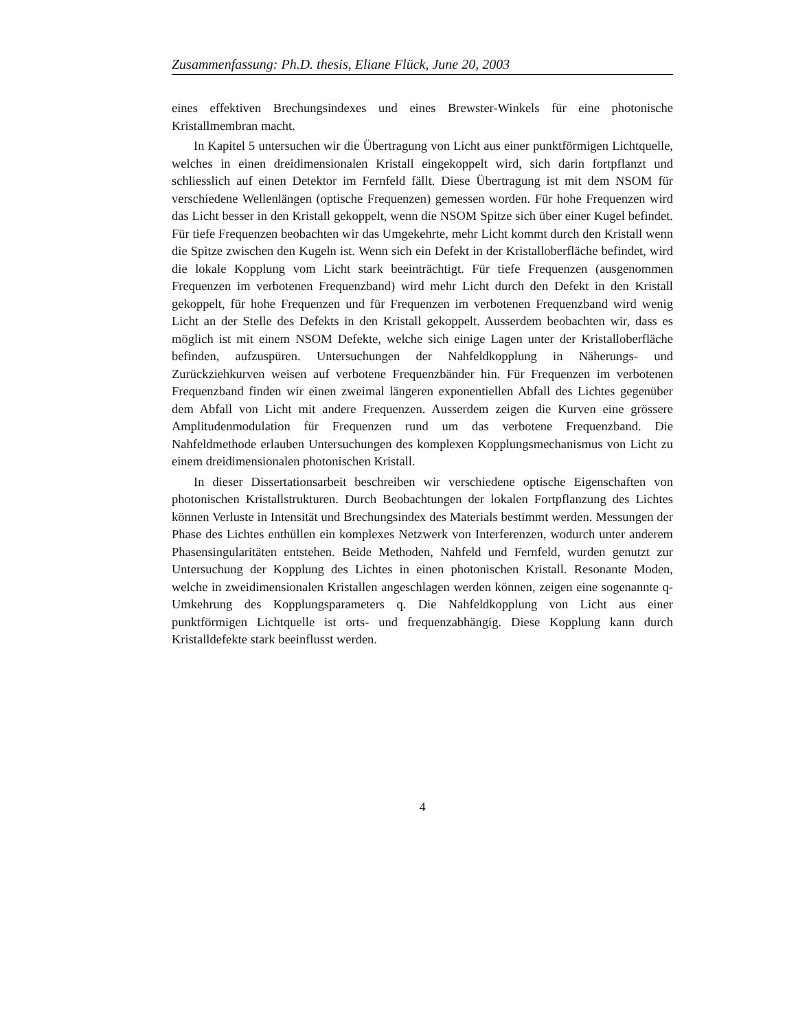Zusammenfassung: Ph.D. thesis, Eliane Flück, June 20, 2003
eines effektiven Brechungsindexes und eines Brewster-Winkels für eine photonische Kristallmembran macht.
In Kapitel 5 untersuchen wir die Übertragung von Licht aus einer punktförmigen Lichtquelle, welches in einen dreidimensionalen Kristall eingekoppelt wird, sich darin fortpflanzt und schliesslich auf einen Detektor im Fernfeld fällt. Diese Übertragung ist mit dem NSOM für verschiedene Wellenlängen (optische Frequenzen) gemessen worden. Für hohe Frequenzen wird das Licht besser in den Kristall gekoppelt, wenn die NSOM Spitze sich über einer Kugel befindet. Für tiefe Frequenzen beobachten wir das Umgekehrte, mehr Licht kommt durch den Kristall wenn die Spitze zwischen den Kugeln ist. Wenn sich ein Defekt in der Kristalloberfläche befindet, wird die lokale Kopplung vom Licht stark beeinträchtigt. Für tiefe Frequenzen (ausgenommen Frequenzen im verbotenen Frequenzband) wird mehr Licht durch den Defekt in den Kristall gekoppelt, für hohe Frequenzen und für Frequenzen im verbotenen Frequenzband wird wenig Licht an der Stelle des Defekts in den Kristall gekoppelt. Ausserdem beobachten wir, dass es möglich ist mit einem NSOM Defekte, welche sich einige Lagen unter der Kristalloberfläche befinden, aufzuspüren. Untersuchungen der Nahfeldkopplung in Näherungs- und Zurückziehkurven weisen auf verbotene Frequenzbänder hin. Für Frequenzen im verbotenen Frequenzband finden wir einen zweimal längeren exponentiellen Abfall des Lichtes gegenüber dem Abfall von Licht mit andere Frequenzen. Ausserdem zeigen die Kurven eine grössere Amplitudenmodulation für Frequenzen rund um das verbotene Frequenzband. Die Nahfeldmethode erlauben Untersuchungen des komplexen Kopplungsmechanismus von Licht zu einem dreidimensionalen photonischen Kristall.
In dieser Dissertationsarbeit beschreiben wir verschiedene optische Eigenschaften von photonischen Kristallstrukturen. Durch Beobachtungen der lokalen Fortpflanzung des Lichtes können Verluste in Intensität und Brechungsindex des Materials bestimmt werden. Messungen der Phase des Lichtes enthüllen ein komplexes Netzwerk von Interferenzen, wodurch unter anderem Phasensingularitäten entstehen. Beide Methoden, Nahfeld und Fernfeld, wurden genutzt zur Untersuchung der Kopplung des Lichtes in einen photonischen Kristall. Resonante Moden, welche in zweidimensionalen Kristallen angeschlagen werden können, zeigen eine sogenannte q-Umkehrung des Kopplungsparameters q. Die Nahfeldkopplung von Licht aus einer punktförmigen Lichtquelle ist orts- und frequenzabhängig. Diese Kopplung kann durch Kristalldefekte stark beeinflusst werden.
4